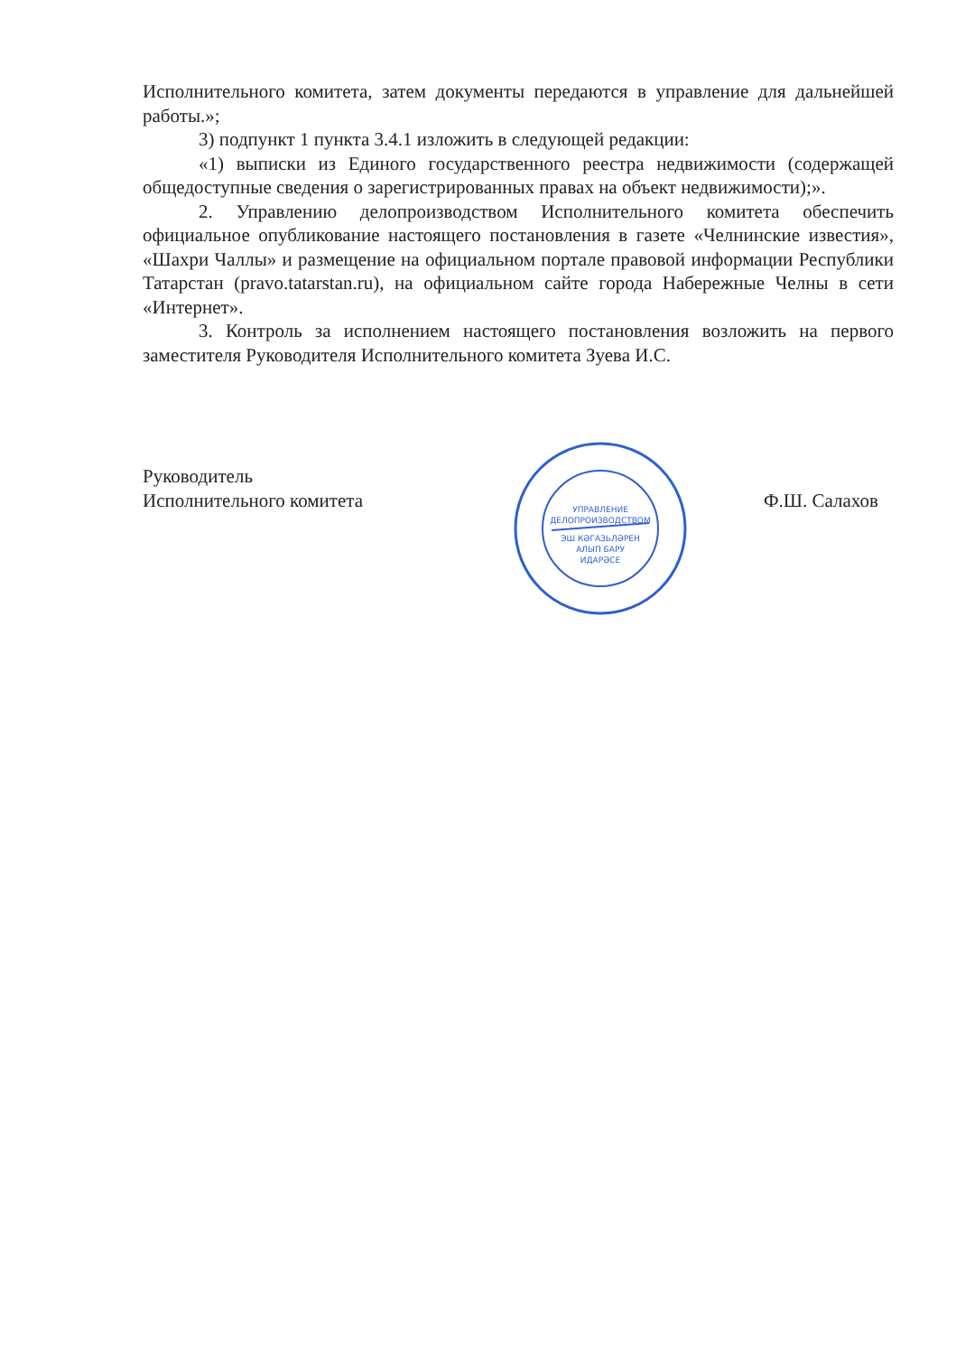Исполнительного комитета, затем документы передаются в управление для дальнейшей работы.»;
3) подпункт 1 пункта 3.4.1 изложить в следующей редакции:
«1) выписки из Единого государственного реестра недвижимости (содержащей общедоступные сведения о зарегистрированных правах на объект недвижимости);».
2. Управлению делопроизводством Исполнительного комитета обеспечить официальное опубликование настоящего постановления в газете «Челнинские известия», «Шахри Чаллы» и размещение на официальном портале правовой информации Республики Татарстан (pravo.tatarstan.ru), на официальном сайте города Набережные Челны в сети «Интернет».
3. Контроль за исполнением настоящего постановления возложить на первого заместителя Руководителя Исполнительного комитета Зуева И.С.
УПРАВЛЕНИЕ
ДЕЛОПРОИЗВОДСТВОМ
ЭШ КӘГАЗЬЛӘРЕН
АЛЫП БАРУ
ИДАРӘСЕ
Руководитель
Исполнительного комитета
Ф.Ш. Салахов